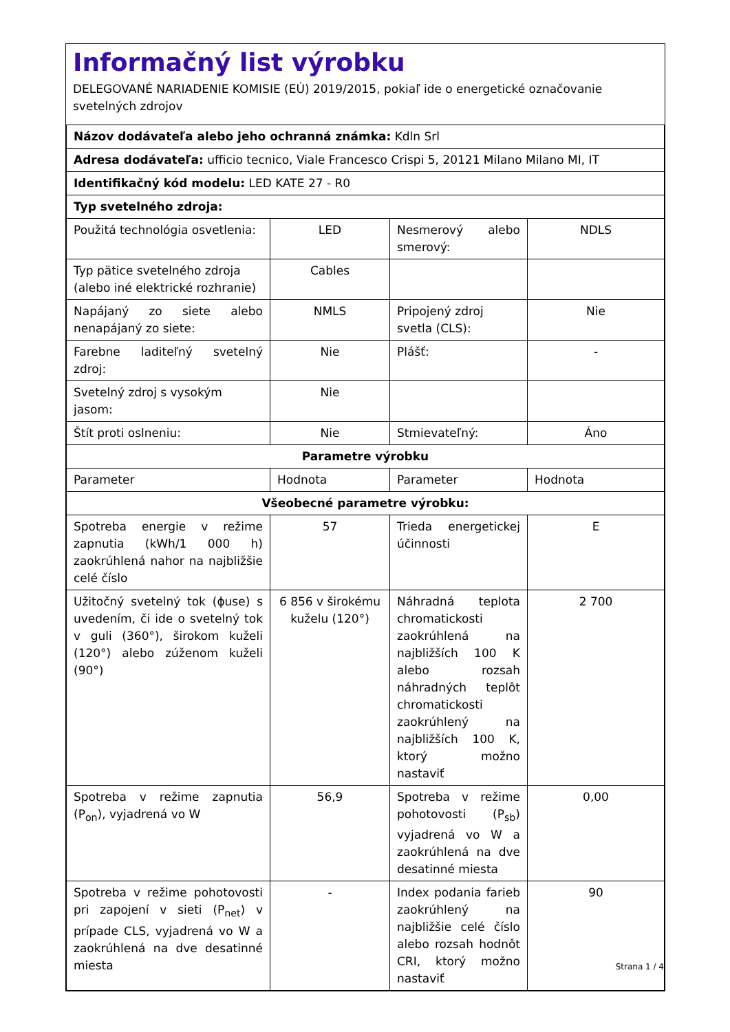Informačný list výrobku
DELEGOVANÉ NARIADENIE KOMISIE (EÚ) 2019/2015, pokiaľ ide o energetické označovanie svetelných zdrojov
| Názov dodávateľa alebo jeho ochranná známka: Kdln Srl | | | |
| Adresa dodávateľa: ufficio tecnico, Viale Francesco Crispi 5, 20121 Milano Milano MI, IT | | | |
| Identifikačný kód modelu: LED KATE 27 - R0 | | | |
| Typ svetelného zdroja: | | | |
| Použitá technológia osvetlenia: | LED | Nesmerový alebo smerový: | NDLS |
| Typ pätice svetelného zdroja (alebo iné elektrické rozhranie) | Cables | | |
| Napájaný zo siete alebo nenapájaný zo siete: | NMLS | Pripojený zdroj svetla (CLS): | Nie |
| Farebne laditeľný svetelný zdroj: | Nie | Plášť: | - |
| Svetelný zdroj s vysokým jasom: | Nie | | |
| Štít proti oslneniu: | Nie | Stmievateľný: | Áno |
| Parametre výrobku | | | |
| Parameter | Hodnota | Parameter | Hodnota |
| Všeobecné parametre výrobku: | | | |
| Spotreba energie v režime zapnutia (kWh/1 000 h) zaokrúhlená nahor na najbližšie celé číslo | 57 | Trieda energetickej účinnosti | E |
| Užitočný svetelný tok (ϕuse) s uvedením, či ide o svetelný tok v guli (360°), širokom kuželi (120°) alebo zúženom kuželi (90°) | 6 856 v širokému kuželu (120°) | Náhradná teplota chromatickosti zaokrúhlená na najbližších 100 K alebo rozsah náhradných teplôt chromatickosti zaokrúhlený na najbližších 100 K, ktorý možno nastaviť | 2 700 |
| Spotreba v režime zapnutia (P<sub>on</sub>), vyjadrená vo W | 56,9 | Spotreba v režime pohotovosti (P<sub>sb</sub>) vyjadrená vo W a zaokrúhlená na dve desatinné miesta | 0,00 |
| Spotreba v režime pohotovosti pri zapojení v sieti (P<sub>net</sub>) v prípade CLS, vyjadrená vo W a zaokrúhlená na dve desatinné miesta | - | Index podania farieb zaokrúhlený na najbližšie celé číslo alebo rozsah hodnôt CRI, ktorý možno nastaviť | 90 |
Strana 1 / 4